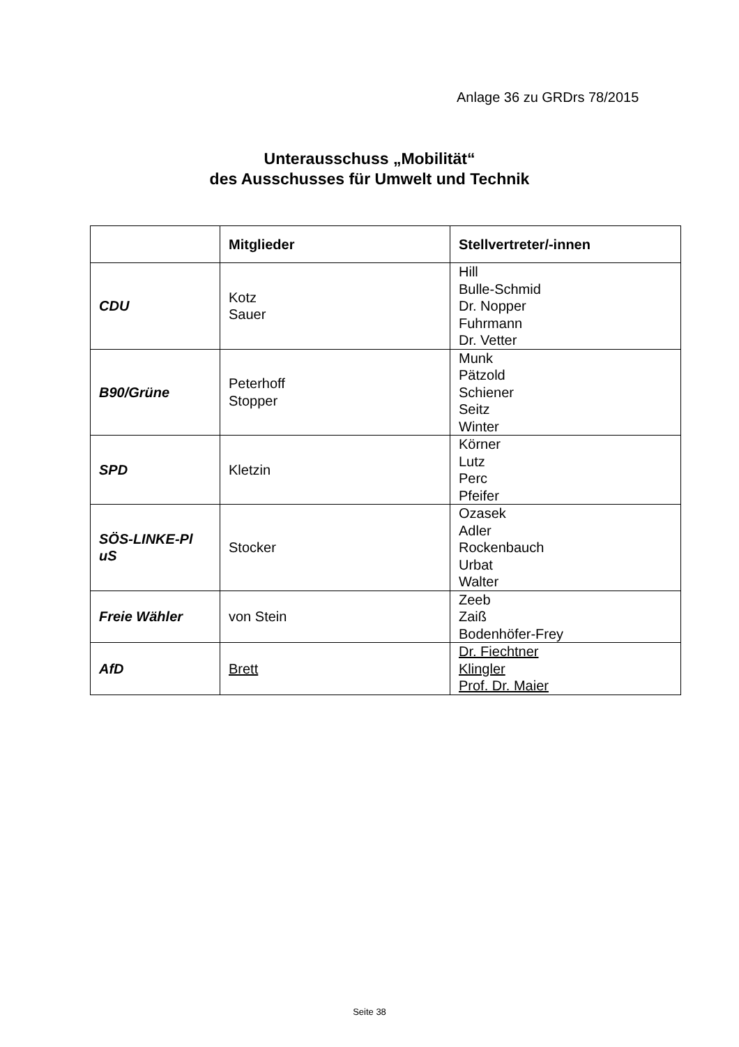Anlage 36 zu GRDrs 78/2015
Unterausschuss „Mobilität“
des Ausschusses für Umwelt und Technik
| | Mitglieder | Stellvertreter/-innen |
| --- | --- | --- |
| CDU | Kotz Sauer | Hill Bulle-Schmid Dr. Nopper Fuhrmann Dr. Vetter |
| B90/Grüne | Peterhoff Stopper | Munk Pätzold Schiener Seitz Winter |
| SPD | Kletzin | Körner Lutz Perc Pfeifer |
| SÖS-LINKE-Pl uS | Stocker | Ozasek Adler Rockenbauch Urbat Walter |
| Freie Wähler | von Stein | Zeeb Zaiß Bodenhöfer-Frey |
| AfD | Brett | Dr. Fiechtner Klingler Prof. Dr. Maier |
Seite 38